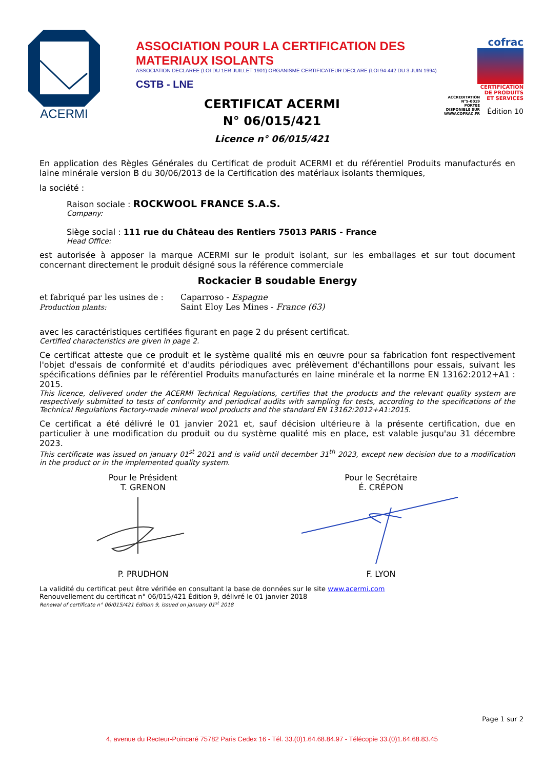ACERMI
ASSOCIATION POUR LA CERTIFICATION DES MATERIAUX ISOLANTS
ASSOCIATION DECLAREE (LOI DU 1ER JUILLET 1901) ORGANISME CERTIFICATEUR DECLARE (LOI 94-442 DU 3 JUIN 1994)
CSTB - LNE
ACCREDITATION
N°5-0019
PORTEE
DISPONIBLE SUR
WWW.COFRAC.FR
cofrac
CERTIFICATION DE PRODUITS ET SERVICES
Édition 10
CERTIFICAT ACERMI
N° 06/015/421
Licence n° 06/015/421
En application des Règles Générales du Certificat de produit ACERMI et du référentiel Produits manufacturés en laine minérale version B du 30/06/2013 de la Certification des matériaux isolants thermiques,
la société :
Raison sociale : ROCKWOOL FRANCE S.A.S.
Company:
Siège social : 111 rue du Château des Rentiers 75013 PARIS - France
Head Office:
est autorisée à apposer la marque ACERMI sur le produit isolant, sur les emballages et sur tout document concernant directement le produit désigné sous la référence commerciale
Rockacier B soudable Energy
et fabriqué par les usines de :
Production plants:
Caparroso - Espagne
Saint Eloy Les Mines - France (63)
avec les caractéristiques certifiées figurant en page 2 du présent certificat.
Certified characteristics are given in page 2.
Ce certificat atteste que ce produit et le système qualité mis en œuvre pour sa fabrication font respectivement l'objet d'essais de conformité et d'audits périodiques avec prélèvement d'échantillons pour essais, suivant les spécifications définies par le référentiel Produits manufacturés en laine minérale et la norme EN 13162:2012+A1 : 2015.
This licence, delivered under the ACERMI Technical Regulations, certifies that the products and the relevant quality system are respectively submitted to tests of conformity and periodical audits with sampling for tests, according to the specifications of the Technical Regulations Factory-made mineral wool products and the standard EN 13162:2012+A1:2015.
Ce certificat a été délivré le 01 janvier 2021 et, sauf décision ultérieure à la présente certification, due en particulier à une modification du produit ou du système qualité mis en place, est valable jusqu'au 31 décembre 2023.
This certificate was issued on january 01<sup>st</sup> 2021 and is valid until december 31<sup>th</sup> 2023, except new decision due to a modification in the product or in the implemented quality system.
Pour le Président
T. GRENON
P. PRUDHON
Pour le Secrétaire
É. CRÉPON
F. LYON
La validité du certificat peut être vérifiée en consultant la base de données sur le site www.acermi.com
Renouvellement du certificat n° 06/015/421 Édition 9, délivré le 01 janvier 2018
Renewal of certificate n° 06/015/421 Edition 9, issued on january 01<sup>st</sup> 2018
Page 1 sur 2
4, avenue du Recteur-Poincaré 75782 Paris Cedex 16 - Tél. 33.(0)1.64.68.84.97 - Télécopie 33.(0)1.64.68.83.45